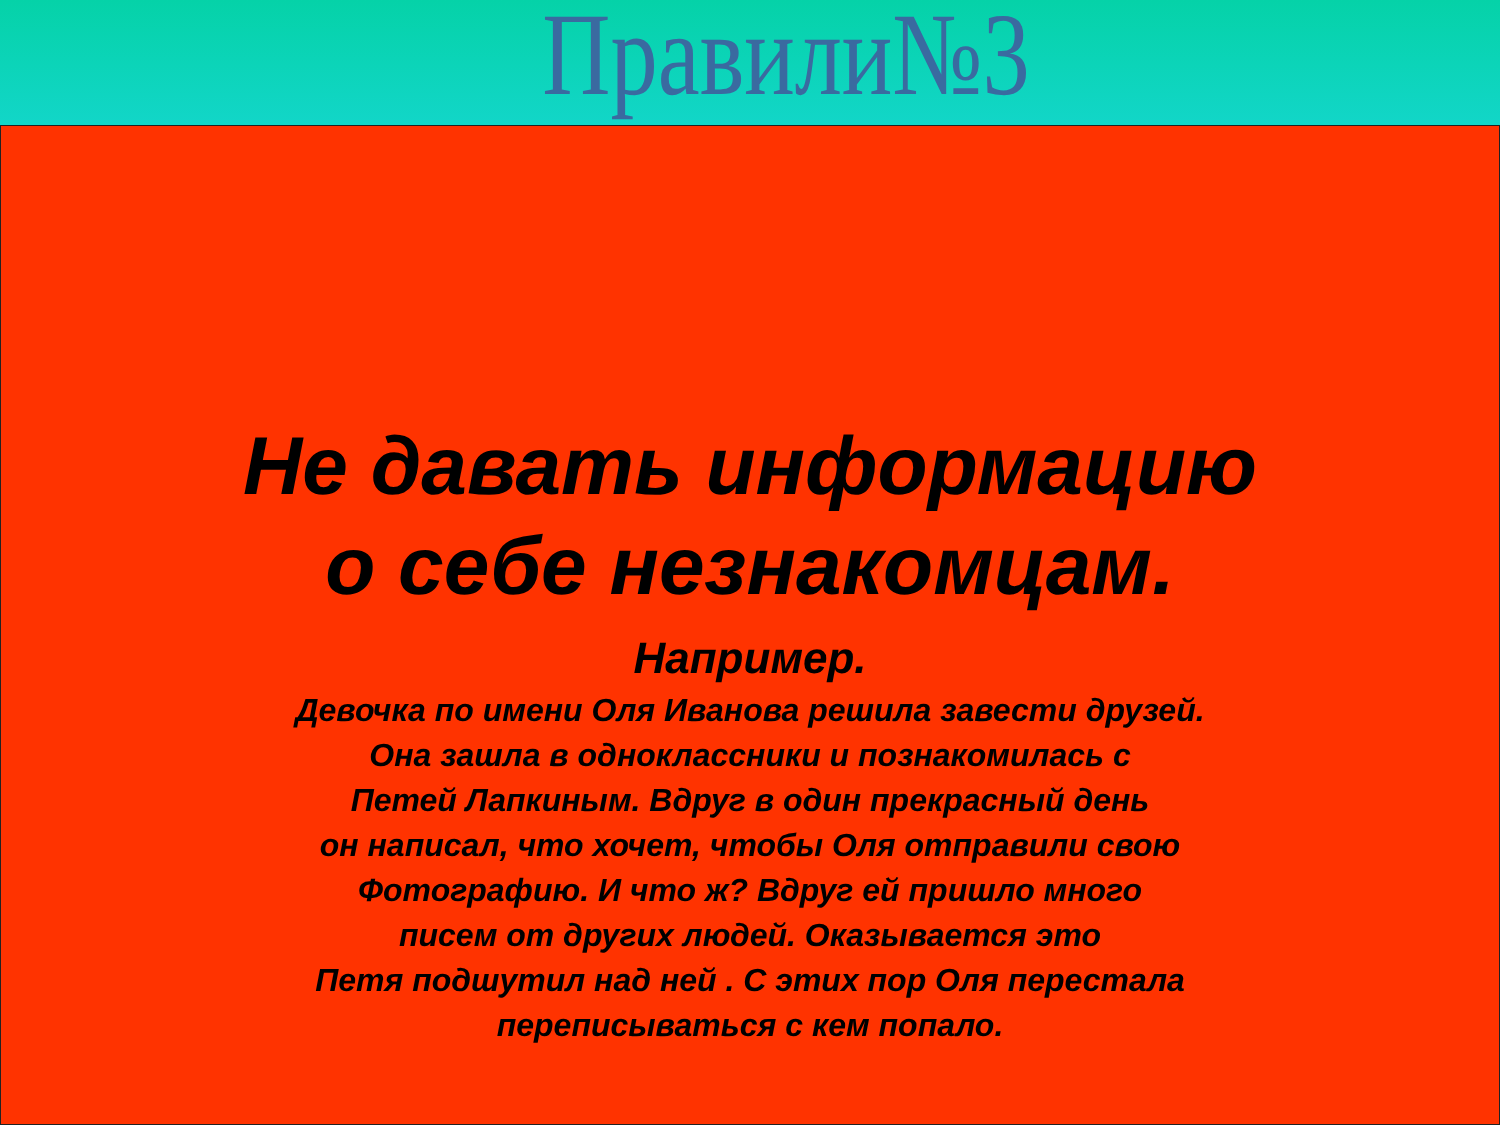Правили№3
Не давать информацию
о себе незнакомцам.
Например.
Девочка по имени Оля Иванова решила завести друзей.
Она зашла в одноклассники и познакомилась с
Петей Лапкиным. Вдруг в один прекрасный день
он написал, что хочет, чтобы Оля отправили свою
Фотографию. И что ж? Вдруг ей пришло много
писем от других людей. Оказывается это
Петя подшутил над ней . С этих пор Оля перестала
переписываться с кем попало.